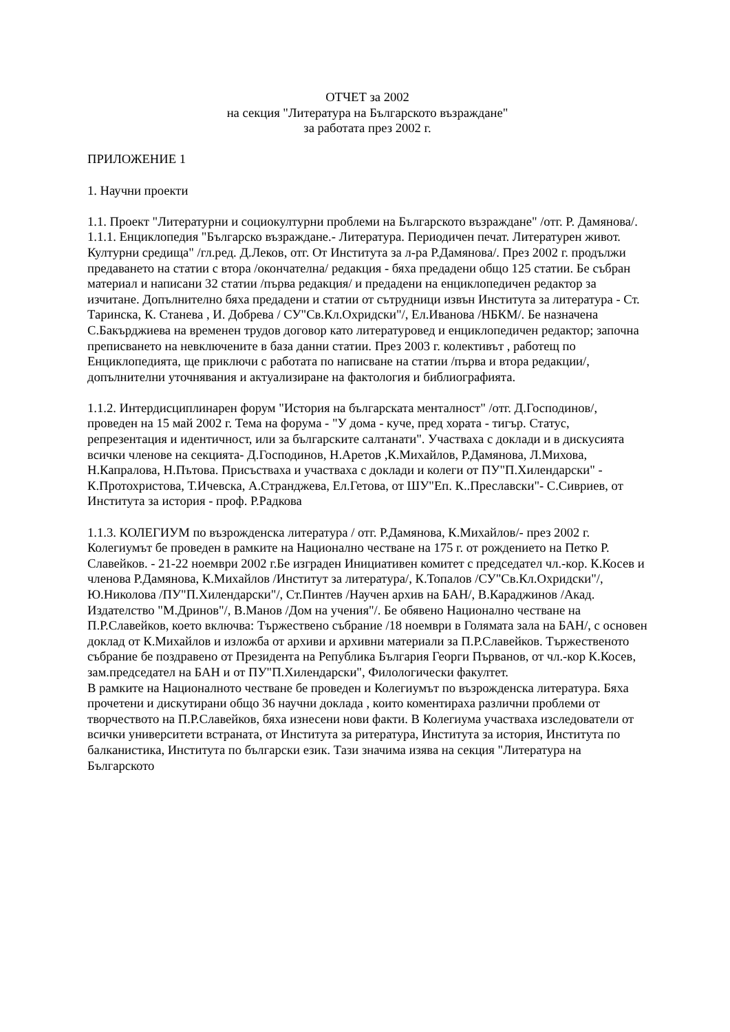ОТЧЕТ за 2002
на секция "Литература на Българското възраждане"
за работата през 2002 г.
ПРИЛОЖЕНИЕ 1
1. Научни проекти
1.1. Проект "Литературни и социокултурни проблеми на Българското възраждане" /отг. Р. Дамянова/.
1.1.1. Енциклопедия "Българско възраждане.- Литература. Периодичен печат. Литературен живот. Културни средища" /гл.ред. Д.Леков, отг. От Института за л-ра Р.Дамянова/. През 2002 г. продължи предаването на статии с втора /окончателна/ редакция - бяха предадени общо 125 статии. Бе събран материал и написани 32 статии /първа редакция/ и предадени на енциклопедичен редактор за изчитане. Допълнително бяха предадени и статии от сътрудници извън Института за литература - Ст. Таринска, К. Станева , И. Добрева / СУ"Св.Кл.Охридски"/, Ел.Иванова /НБКМ/. Бе назначена С.Бакърджиева на временен трудов договор като литературовед и енциклопедичен редактор; започна преписването на невключените в база данни статии. През 2003 г. колективът , работещ по Енциклопедията, ще приключи с работата по написване на статии /първа и втора редакции/, допълнителни уточнявания и актуализиране на фактология и библиографията.
1.1.2. Интердисциплинарен форум "История на българската менталност" /отг. Д.Господинов/, проведен на 15 май 2002 г. Тема на форума - "У дома - куче, пред хората - тигър. Статус, репрезентация и идентичност, или за българските салтанати". Участваха с доклади и в дискусията всички членове на секцията- Д.Господинов, Н.Аретов ,К.Михайлов, Р.Дамянова, Л.Михова, Н.Капралова, Н.Пътова. Присъстваха и участваха с доклади и колеги от ПУ"П.Хилендарски" - К.Протохристова, Т.Ичевска, А.Странджева, Ел.Гетова, от ШУ"Еп. К..Преславски"- С.Сивриев, от Института за история - проф. Р.Радкова
1.1.3. КОЛЕГИУМ по възрожденска литература / отг. Р.Дамянова, К.Михайлов/- през 2002 г. Колегиумът бе проведен в рамките на Национално честване на 175 г. от рождението на Петко Р. Славейков. - 21-22 ноември 2002 г.Бе изграден Инициативен комитет с председател чл.-кор. К.Косев и членова Р.Дамянова, К.Михайлов /Институт за литература/, К.Топалов /СУ"Св.Кл.Охридски"/, Ю.Николова /ПУ"П.Хилендарски"/, Ст.Пинтев /Научен архив на БАН/, В.Караджинов /Акад. Издателство "М.Дринов"/, В.Манов /Дом на учения"/. Бе обявено Национално честване на П.Р.Славейков, което включва: Тържествено събрание /18 ноември в Голямата зала на БАН/, с основен доклад от К.Михайлов и изложба от архиви и архивни материали за П.Р.Славейков. Тържественото събрание бе поздравено от Президента на Република България Георги Първанов, от чл.-кор К.Косев, зам.председател на БАН и от ПУ"П.Хилендарски", Филологически факултет.
В рамките на Националното честване бе проведен и Колегиумът по възрожденска литература. Бяха прочетени и дискутирани общо 36 научни доклада , които коментираха различни проблеми от творчеството на П.Р.Славейков, бяха изнесени нови факти. В Колегиума участваха изследователи от всички университети встраната, от Института за ритература, Института за история, Института по балканистика, Института по български език. Тази значима изява на секция "Литература на Българското